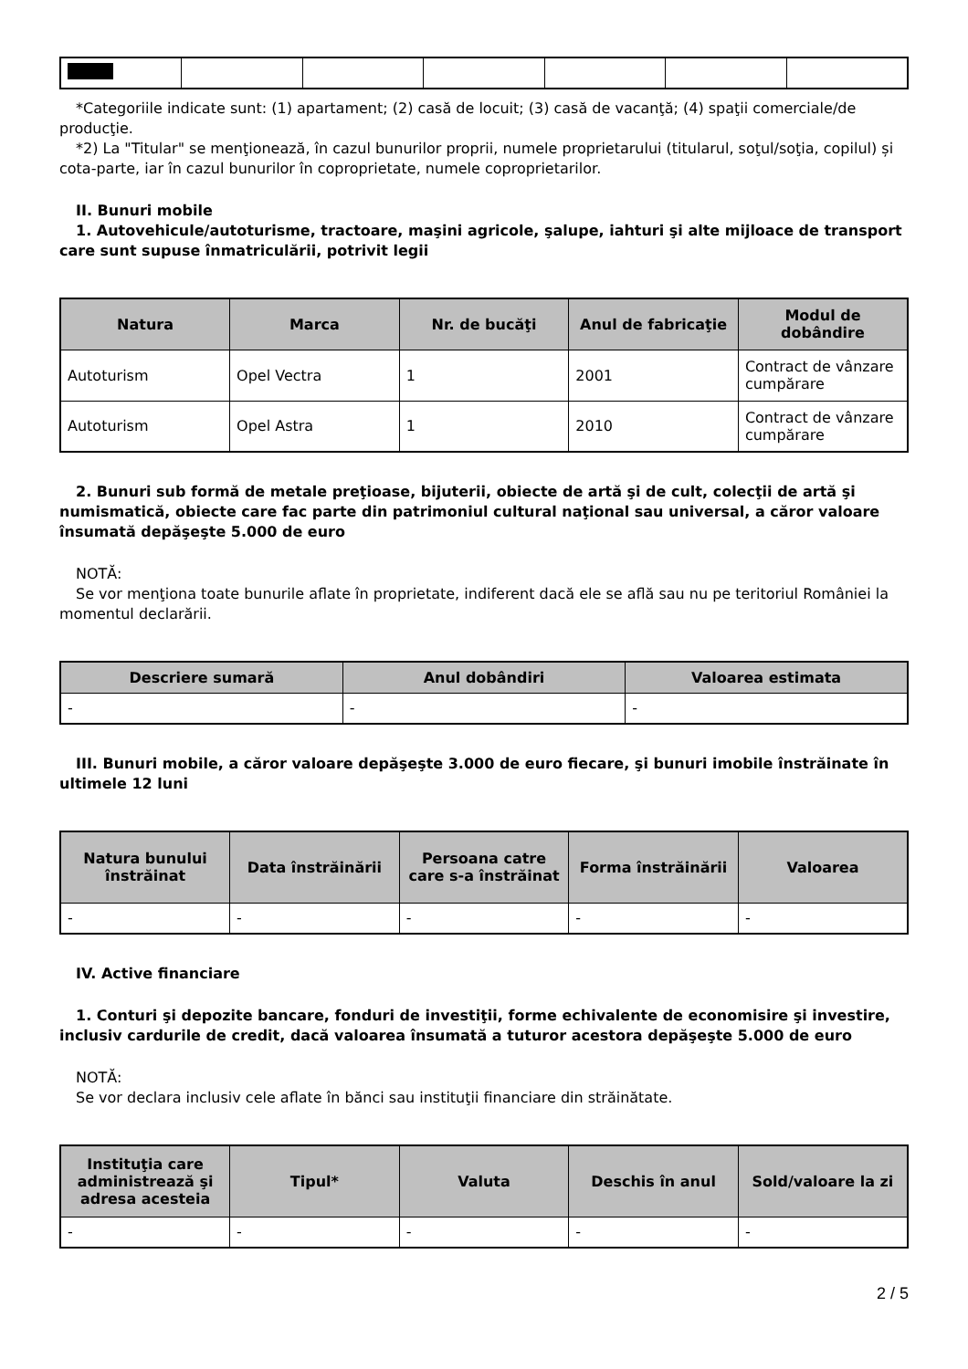*Categoriile indicate sunt: (1) apartament; (2) casă de locuit; (3) casă de vacanţă; (4) spaţii comerciale/de producţie.
*2) La "Titular" se menţionează, în cazul bunurilor proprii, numele proprietarului (titularul, soţul/soţia, copilul) și cota-parte, iar în cazul bunurilor în coproprietate, numele coproprietarilor.
II. Bunuri mobile
1. Autovehicule/autoturisme, tractoare, maşini agricole, şalupe, iahturi şi alte mijloace de transport care sunt supuse înmatriculării, potrivit legii
| Natura | Marca | Nr. de bucăţi | Anul de fabricaţie | Modul de dobândire |
| --- | --- | --- | --- | --- |
| Autoturism | Opel Vectra | 1 | 2001 | Contract de vânzare cumpărare |
| Autoturism | Opel Astra | 1 | 2010 | Contract de vânzare cumpărare |
2. Bunuri sub formă de metale preţioase, bijuterii, obiecte de artă şi de cult, colecţii de artă şi numismatică, obiecte care fac parte din patrimoniul cultural naţional sau universal, a căror valoare însumată depăşeşte 5.000 de euro
NOTĂ:
Se vor menţiona toate bunurile aflate în proprietate, indiferent dacă ele se află sau nu pe teritoriul României la momentul declarării.
| Descriere sumară | Anul dobândiri | Valoarea estimata |
| --- | --- | --- |
| - | - | - |
III. Bunuri mobile, a căror valoare depăşeşte 3.000 de euro fiecare, şi bunuri imobile înstrăinate în ultimele 12 luni
| Natura bunului înstrăinat | Data înstrăinării | Persoana catre care s-a înstrăinat | Forma înstrăinării | Valoarea |
| --- | --- | --- | --- | --- |
| - | - | - | - | - |
IV. Active financiare
1. Conturi şi depozite bancare, fonduri de investiţii, forme echivalente de economisire şi investire, inclusiv cardurile de credit, dacă valoarea însumată a tuturor acestora depăşeşte 5.000 de euro
NOTĂ:
Se vor declara inclusiv cele aflate în bănci sau instituţii financiare din străinătate.
| Instituţia care administrează şi adresa acesteia | Tipul* | Valuta | Deschis în anul | Sold/valoare la zi |
| --- | --- | --- | --- | --- |
| - | - | - | - | - |
2 / 5